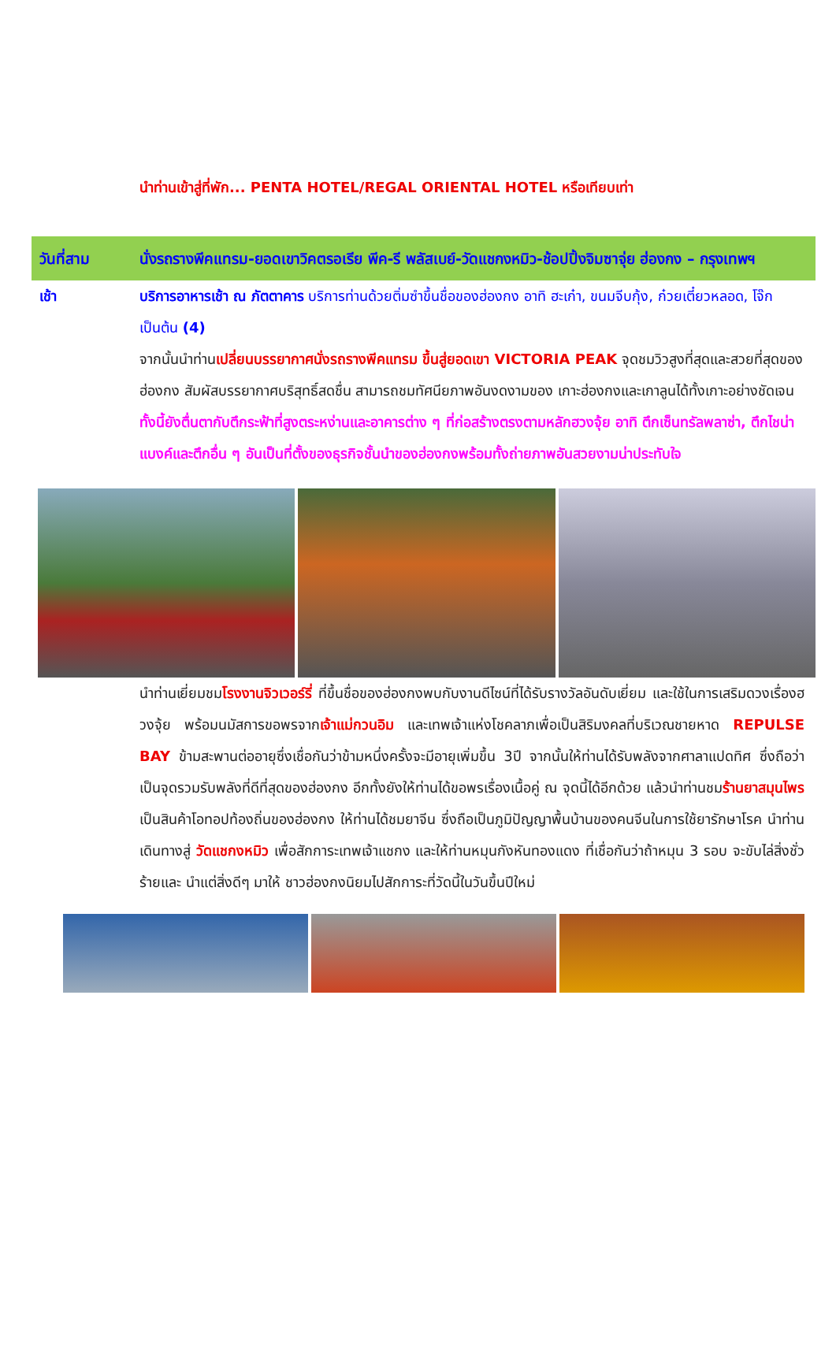นำท่านเข้าสู่ที่พัก... PENTA HOTEL/REGAL ORIENTAL HOTEL หรือเทียบเท่า
วันที่สาม นั่งรถรางพีคแทรม-ยอดเขาวิคตรอเรีย พีค-รี พลัสเบย์-วัดแชกงหมิว-ช้อปปิ้งจิมซาจุ่ย ฮ่องกง – กรุงเทพฯ
เช้า บริการอาหารเช้า ณ ภัตตาคาร บริการท่านด้วยติ่มซำขึ้นชื่อของฮ่องกง อาทิ ฮะเก๋า, ขนมจีบกุ้ง, ก๋วยเตี๋ยวหลอด, โจ๊ก เป็นต้น (4)
จากนั้นนำท่านเปลี่ยนบรรยากาศนั่งรถรางพีคแทรม ขึ้นสู่ยอดเขา VICTORIA PEAK จุดชมวิวสูงที่สุดและสวยที่สุดของฮ่องกง สัมผัสบรรยากาศบริสุทธิ์สดชื่น สามารถชมทัศนียภาพอันงดงามของ เกาะฮ่องกงและเกาลูนได้ทั้งเกาะอย่างชัดเจน ทั้งนี้ยังตื่นตากับตึกระฟ้าที่สูงตระหง่านและอาคารต่าง ๆ ที่ก่อสร้างตรงตามหลักฮวงจุ้ย อาทิ ตึกเซ็นทรัลพลาซ่า, ตึกไชน่าแบงค์และตึกอื่น ๆ อันเป็นที่ตั้งของธุรกิจชั้นนำของฮ่องกงพร้อมทั้งถ่ายภาพอันสวยงามน่าประทับใจ
นำท่านเยี่ยมชมโรงงานจิวเวอร์รี่ ที่ขึ้นชื่อของฮ่องกงพบกับงานดีไซน์ที่ได้รับรางวัลอันดับเยี่ยม และใช้ในการเสริมดวงเรื่องฮวงจุ้ย พร้อมนมัสการขอพรจากเจ้าแม่กวนอิม และเทพเจ้าแห่งโชคลาภเพื่อเป็นสิริมงคลที่บริเวณชายหาด REPULSE BAY ข้ามสะพานต่ออายุซึ่งเชื่อกันว่าข้ามหนึ่งครั้งจะมีอายุเพิ่มขึ้น 3ปี จากนั้นให้ท่านได้รับพลังจากศาลาแปดทิศ ซึ่งถือว่าเป็นจุดรวมรับพลังที่ดีที่สุดของฮ่องกง อีกทั้งยังให้ท่านได้ขอพรเรื่องเนื้อคู่ ณ จุดนี้ได้อีกด้วย แล้วนำท่านชมร้านยาสมุนไพร เป็นสินค้าโอทอปท้องถิ่นของฮ่องกง ให้ท่านได้ชมยาจีน ซึ่งถือเป็นภูมิปัญญาพื้นบ้านของคนจีนในการใช้ยารักษาโรค นำท่านเดินทางสู่ วัดแชกงหมิว เพื่อสักการะเทพเจ้าแชกง และให้ท่านหมุนกังหันทองแดง ที่เชื่อกันว่าถ้าหมุน 3 รอบ จะขับไล่สิ่งชั่วร้ายและ นำแต่สิ่งดีๆ มาให้ ชาวฮ่องกงนิยมไปสักการะที่วัดนี้ในวันขึ้นปีใหม่